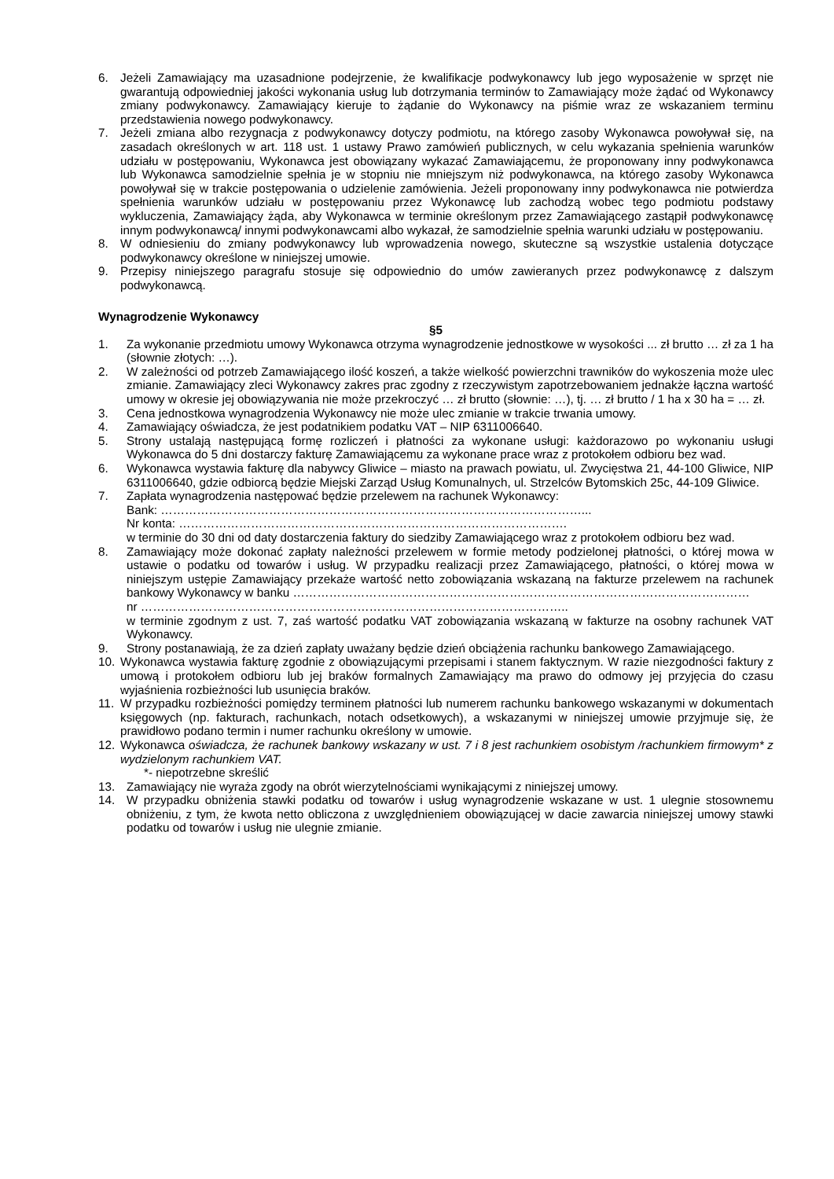6. Jeżeli Zamawiający ma uzasadnione podejrzenie, że kwalifikacje podwykonawcy lub jego wyposażenie w sprzęt nie gwarantują odpowiedniej jakości wykonania usług lub dotrzymania terminów to Zamawiający może żądać od Wykonawcy zmiany podwykonawcy. Zamawiający kieruje to żądanie do Wykonawcy na piśmie wraz ze wskazaniem terminu przedstawienia nowego podwykonawcy.
7. Jeżeli zmiana albo rezygnacja z podwykonawcy dotyczy podmiotu, na którego zasoby Wykonawca powoływał się, na zasadach określonych w art. 118 ust. 1 ustawy Prawo zamówień publicznych, w celu wykazania spełnienia warunków udziału w postępowaniu, Wykonawca jest obowiązany wykazać Zamawiającemu, że proponowany inny podwykonawca lub Wykonawca samodzielnie spełnia je w stopniu nie mniejszym niż podwykonawca, na którego zasoby Wykonawca powoływał się w trakcie postępowania o udzielenie zamówienia. Jeżeli proponowany inny podwykonawca nie potwierdza spełnienia warunków udziału w postępowaniu przez Wykonawcę lub zachodzą wobec tego podmiotu podstawy wykluczenia, Zamawiający żąda, aby Wykonawca w terminie określonym przez Zamawiającego zastąpił podwykonawcę innym podwykonawcą/ innymi podwykonawcami albo wykazał, że samodzielnie spełnia warunki udziału w postępowaniu.
8. W odniesieniu do zmiany podwykonawcy lub wprowadzenia nowego, skuteczne są wszystkie ustalenia dotyczące podwykonawcy określone w niniejszej umowie.
9. Przepisy niniejszego paragrafu stosuje się odpowiednio do umów zawieranych przez podwykonawcę z dalszym podwykonawcą.
Wynagrodzenie Wykonawcy
§5
1. Za wykonanie przedmiotu umowy Wykonawca otrzyma wynagrodzenie jednostkowe w wysokości ... zł brutto … zł za 1 ha (słownie złotych: …).
2. W zależności od potrzeb Zamawiającego ilość koszeń, a także wielkość powierzchni trawników do wykoszenia może ulec zmianie. Zamawiający zleci Wykonawcy zakres prac zgodny z rzeczywistym zapotrzebowaniem jednakże łączna wartość umowy w okresie jej obowiązywania nie może przekroczyć … zł brutto (słownie: …), tj. … zł brutto / 1 ha x 30 ha = … zł.
3. Cena jednostkowa wynagrodzenia Wykonawcy nie może ulec zmianie w trakcie trwania umowy.
4. Zamawiający oświadcza, że jest podatnikiem podatku VAT – NIP 6311006640.
5. Strony ustalają następującą formę rozliczeń i płatności za wykonane usługi: każdorazowo po wykonaniu usługi Wykonawca do 5 dni dostarczy fakturę Zamawiającemu za wykonane prace wraz z protokołem odbioru bez wad.
6. Wykonawca wystawia fakturę dla nabywcy Gliwice – miasto na prawach powiatu, ul. Zwycięstwa 21, 44-100 Gliwice, NIP 6311006640, gdzie odbiorcą będzie Miejski Zarząd Usług Komunalnych, ul. Strzelców Bytomskich 25c, 44-109 Gliwice.
7. Zapłata wynagrodzenia następować będzie przelewem na rachunek Wykonawcy:
Bank: ……………………………………………………………………………………………...
Nr konta: …………………………………………………………………………………….
w terminie do 30 dni od daty dostarczenia faktury do siedziby Zamawiającego wraz z protokołem odbioru bez wad.
8. Zamawiający może dokonać zapłaty należności przelewem w formie metody podzielonej płatności, o której mowa w ustawie o podatku od towarów i usług. W przypadku realizacji przez Zamawiającego, płatności, o której mowa w niniejszym ustępie Zamawiający przekaże wartość netto zobowiązania wskazaną na fakturze przelewem na rachunek bankowy Wykonawcy w banku ……………………………………………………………………………………………………
nr ……………………………………………………………………………………………..
w terminie zgodnym z ust. 7, zaś wartość podatku VAT zobowiązania wskazaną w fakturze na osobny rachunek VAT Wykonawcy.
9. Strony postanawiają, że za dzień zapłaty uważany będzie dzień obciążenia rachunku bankowego Zamawiającego.
10. Wykonawca wystawia fakturę zgodnie z obowiązującymi przepisami i stanem faktycznym. W razie niezgodności faktury z umową i protokołem odbioru lub jej braków formalnych Zamawiający ma prawo do odmowy jej przyjęcia do czasu wyjaśnienia rozbieżności lub usunięcia braków.
11. W przypadku rozbieżności pomiędzy terminem płatności lub numerem rachunku bankowego wskazanymi w dokumentach księgowych (np. fakturach, rachunkach, notach odsetkowych), a wskazanymi w niniejszej umowie przyjmuje się, że prawidłowo podano termin i numer rachunku określony w umowie.
12. Wykonawca oświadcza, że rachunek bankowy wskazany w ust. 7 i 8 jest rachunkiem osobistym /rachunkiem firmowym* z wydzielonym rachunkiem VAT.
*- niepotrzebne skreślić
13. Zamawiający nie wyraża zgody na obrót wierzytelnościami wynikającymi z niniejszej umowy.
14. W przypadku obniżenia stawki podatku od towarów i usług wynagrodzenie wskazane w ust. 1 ulegnie stosownemu obniżeniu, z tym, że kwota netto obliczona z uwzględnieniem obowiązującej w dacie zawarcia niniejszej umowy stawki podatku od towarów i usług nie ulegnie zmianie.